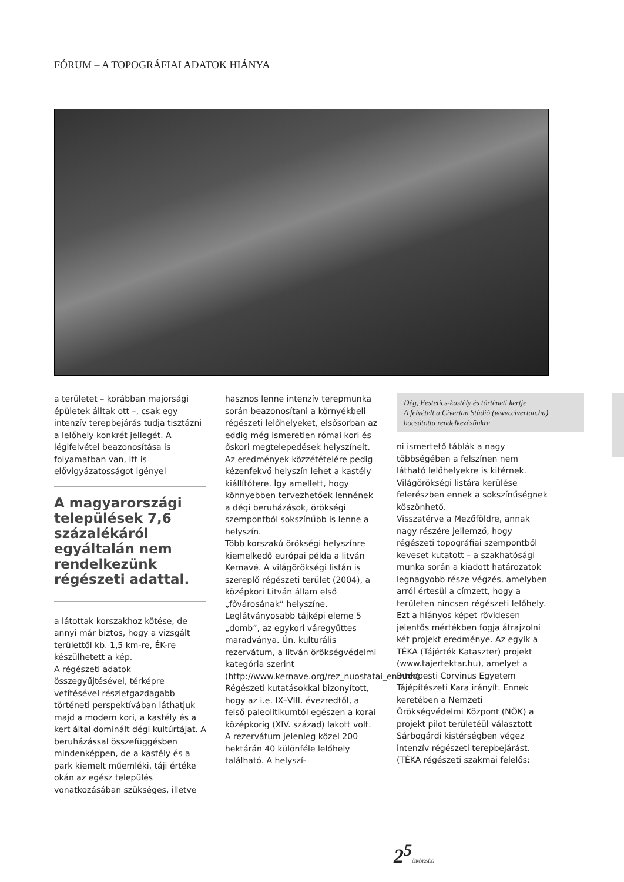FÓRUM – A TOPOGRÁFIAI ADATOK HIÁNYA
a területet – korábban majorsági épületek álltak ott –, csak egy intenzív terepbejárás tudja tisztázni a lelőhely konkrét jellegét. A légifelvétel beazonosítása is folyamatban van, itt is elővigyázatosságot igényel
A magyarországi települések 7,6 százalékáról egyáltalán nem rendelkezünk régészeti adattal.
a látottak korszakhoz kötése, de annyi már biztos, hogy a vizsgált területtől kb. 1,5 km-re, ÉK-re készülhetett a kép.
A régészeti adatok összegyűjtésével, térképre vetítésével részletgazdagabb történeti perspektívában láthatjuk majd a modern kori, a kastély és a kert által dominált dégi kultúrtájat. A beruházással összefüggésben mindenképpen, de a kastély és a park kiemelt műemléki, táji értéke okán az egész település vonatkozásában szükséges, illetve
hasznos lenne intenzív terepmunka során beazonosítani a környékbeli régészeti lelőhelyeket, elsősorban az eddig még ismeretlen római kori és őskori megtelepedések helyszíneit. Az eredmények közzétételére pedig kézenfekvő helyszín lehet a kastély kiállítótere. Így amellett, hogy könnyebben tervezhetőek lennének a dégi beruházások, örökségi szempontból sokszínűbb is lenne a helyszín.
Több korszakú örökségi helyszínre kiemelkedő európai példa a litván Kernavė. A világörökségi listán is szereplő régészeti terület (2004), a középkori Litván állam első „fővárosának” helyszíne. Leglátványosabb tájképi eleme 5 „domb”, az egykori váregyüttes maradványa. Ún. kulturális rezervátum, a litván örökségvédelmi kategória szerint (http://www.kernave.org/rez_nuostatai_en.htm). Régészeti kutatásokkal bizonyított, hogy az i.e. IX–VIII. évezredtől, a felső paleolitikumtól egészen a korai középkorig (XIV. század) lakott volt. A rezervátum jelenleg közel 200 hektárán 40 különféle lelőhely található. A helyszí-
Dég, Festetics-kastély és történeti kertje
A felvételt a Civertan Stúdió (www.civertan.hu) bocsátotta rendelkezésünkre
ni ismertető táblák a nagy többségében a felszínen nem látható lelőhelyekre is kitérnek. Világörökségi listára kerülése felerészben ennek a sokszínűségnek köszönhető.
Visszatérve a Mezőföldre, annak nagy részére jellemző, hogy régészeti topográfiai szempontból keveset kutatott – a szakhatósági munka során a kiadott határozatok legnagyobb része végzés, amelyben arról értesül a címzett, hogy a területen nincsen régészeti lelőhely.
Ezt a hiányos képet rövidesen jelentős mértékben fogja átrajzolni két projekt eredménye. Az egyik a TÉKA (Tájérték Kataszter) projekt (www.tajertektar.hu), amelyet a Budapesti Corvinus Egyetem Tájépítészeti Kara irányít. Ennek keretében a Nemzeti Örökségvédelmi Központ (NÖK) a projekt pilot területéül választott Sárbogárdi kistérségben végez intenzív régészeti terepbejárást. (TÉKA régészeti szakmai felelős:
2<sup>5</sup>ÖRÖKSÉG